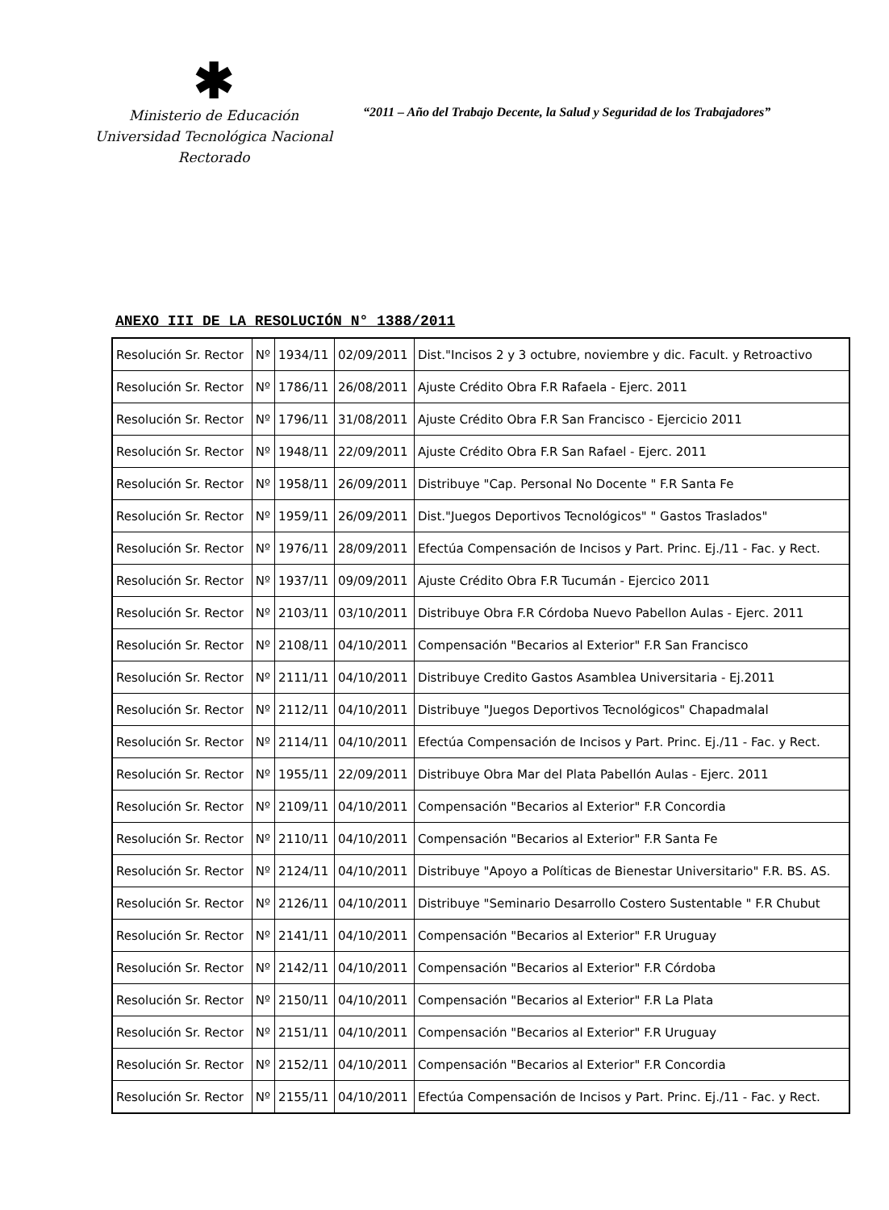✱
Ministerio de Educación
Universidad Tecnológica Nacional
Rectorado
“2011 – Año del Trabajo Decente, la Salud y Seguridad de los Trabajadores”
ANEXO III DE LA RESOLUCIÓN N° 1388/2011
| Resolución Sr. Rector | Nº | 1934/11 | 02/09/2011 | Dist."Incisos 2 y 3 octubre, noviembre y dic. Facult. y Retroactivo |
| Resolución Sr. Rector | Nº | 1786/11 | 26/08/2011 | Ajuste Crédito Obra F.R Rafaela - Ejerc. 2011 |
| Resolución Sr. Rector | Nº | 1796/11 | 31/08/2011 | Ajuste Crédito Obra F.R San Francisco - Ejercicio 2011 |
| Resolución Sr. Rector | Nº | 1948/11 | 22/09/2011 | Ajuste Crédito Obra F.R San Rafael - Ejerc. 2011 |
| Resolución Sr. Rector | Nº | 1958/11 | 26/09/2011 | Distribuye "Cap. Personal No Docente " F.R Santa Fe |
| Resolución Sr. Rector | Nº | 1959/11 | 26/09/2011 | Dist."Juegos Deportivos Tecnológicos" " Gastos Traslados" |
| Resolución Sr. Rector | Nº | 1976/11 | 28/09/2011 | Efectúa Compensación de Incisos y Part. Princ. Ej./11 - Fac. y Rect. |
| Resolución Sr. Rector | Nº | 1937/11 | 09/09/2011 | Ajuste Crédito Obra F.R Tucumán - Ejercico 2011 |
| Resolución Sr. Rector | Nº | 2103/11 | 03/10/2011 | Distribuye Obra F.R Córdoba Nuevo Pabellon Aulas - Ejerc. 2011 |
| Resolución Sr. Rector | Nº | 2108/11 | 04/10/2011 | Compensación "Becarios al Exterior" F.R San Francisco |
| Resolución Sr. Rector | Nº | 2111/11 | 04/10/2011 | Distribuye Credito Gastos Asamblea Universitaria - Ej.2011 |
| Resolución Sr. Rector | Nº | 2112/11 | 04/10/2011 | Distribuye "Juegos Deportivos Tecnológicos" Chapadmalal |
| Resolución Sr. Rector | Nº | 2114/11 | 04/10/2011 | Efectúa Compensación de Incisos y Part. Princ. Ej./11 - Fac. y Rect. |
| Resolución Sr. Rector | Nº | 1955/11 | 22/09/2011 | Distribuye Obra Mar del Plata Pabellón Aulas - Ejerc. 2011 |
| Resolución Sr. Rector | Nº | 2109/11 | 04/10/2011 | Compensación "Becarios al Exterior" F.R Concordia |
| Resolución Sr. Rector | Nº | 2110/11 | 04/10/2011 | Compensación "Becarios al Exterior" F.R Santa Fe |
| Resolución Sr. Rector | Nº | 2124/11 | 04/10/2011 | Distribuye "Apoyo a Políticas de Bienestar Universitario" F.R. BS. AS. |
| Resolución Sr. Rector | Nº | 2126/11 | 04/10/2011 | Distribuye "Seminario Desarrollo Costero Sustentable " F.R Chubut |
| Resolución Sr. Rector | Nº | 2141/11 | 04/10/2011 | Compensación "Becarios al Exterior" F.R Uruguay |
| Resolución Sr. Rector | Nº | 2142/11 | 04/10/2011 | Compensación "Becarios al Exterior" F.R Córdoba |
| Resolución Sr. Rector | Nº | 2150/11 | 04/10/2011 | Compensación "Becarios al Exterior" F.R La Plata |
| Resolución Sr. Rector | Nº | 2151/11 | 04/10/2011 | Compensación "Becarios al Exterior" F.R Uruguay |
| Resolución Sr. Rector | Nº | 2152/11 | 04/10/2011 | Compensación "Becarios al Exterior" F.R Concordia |
| Resolución Sr. Rector | Nº | 2155/11 | 04/10/2011 | Efectúa Compensación de Incisos y Part. Princ. Ej./11 - Fac. y Rect. |